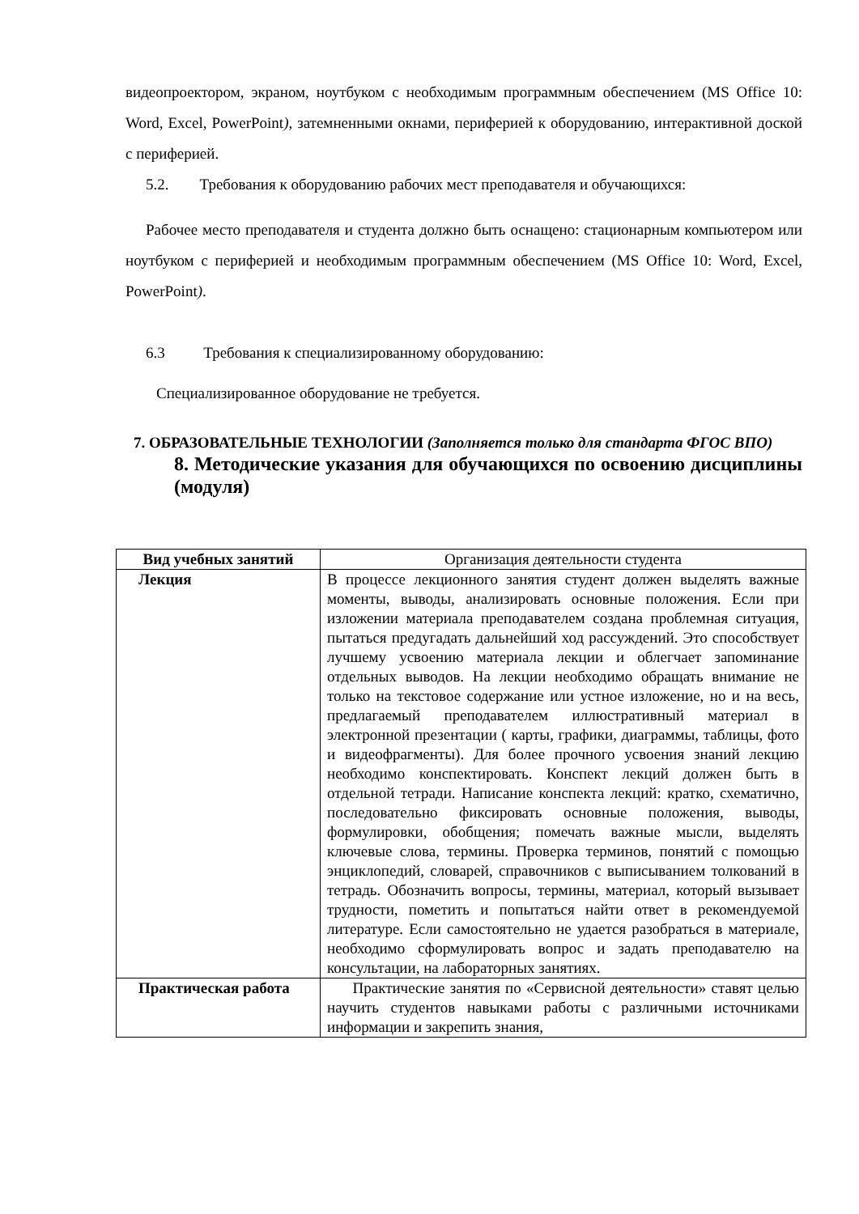видеопроектором, экраном, ноутбуком с необходимым программным обеспечением (MS Office 10: Word, Excel, PowerPoint), затемненными окнами, периферией к оборудованию, интерактивной доской с периферией.
5.2. Требования к оборудованию рабочих мест преподавателя и обучающихся:
Рабочее место преподавателя и студента должно быть оснащено: стационарным компьютером или ноутбуком с периферией и необходимым программным обеспечением (MS Office 10: Word, Excel, PowerPoint).
6.3 Требования к специализированному оборудованию:
Специализированное оборудование не требуется.
7. ОБРАЗОВАТЕЛЬНЫЕ ТЕХНОЛОГИИ (Заполняется только для стандарта ФГОС ВПО)
8. Методические указания для обучающихся по освоению дисциплины (модуля)
| Вид учебных занятий | Организация деятельности студента |
| Лекция | В процессе лекционного занятия студент должен выделять важные моменты, выводы, анализировать основные положения. Если при изложении материала преподавателем создана проблемная ситуация, пытаться предугадать дальнейший ход рассуждений. Это способствует лучшему усвоению материала лекции и облегчает запоминание отдельных выводов. На лекции необходимо обращать внимание не только на текстовое содержание или устное изложение, но и на весь, предлагаемый преподавателем иллюстративный материал в электронной презентации ( карты, графики, диаграммы, таблицы, фото и видеофрагменты). Для более прочного усвоения знаний лекцию необходимо конспектировать. Конспект лекций должен быть в отдельной тетради. Написание конспекта лекций: кратко, схематично, последовательно фиксировать основные положения, выводы, формулировки, обобщения; помечать важные мысли, выделять ключевые слова, термины. Проверка терминов, понятий с помощью энциклопедий, словарей, справочников с выписыванием толкований в тетрадь. Обозначить вопросы, термины, материал, который вызывает трудности, пометить и попытаться найти ответ в рекомендуемой литературе. Если самостоятельно не удается разобраться в материале, необходимо сформулировать вопрос и задать преподавателю на консультации, на лабораторных занятиях. |
| Практическая работа | Практические занятия по «Сервисной деятельности» ставят целью научить студентов навыками работы с различными источниками информации и закрепить знания, |